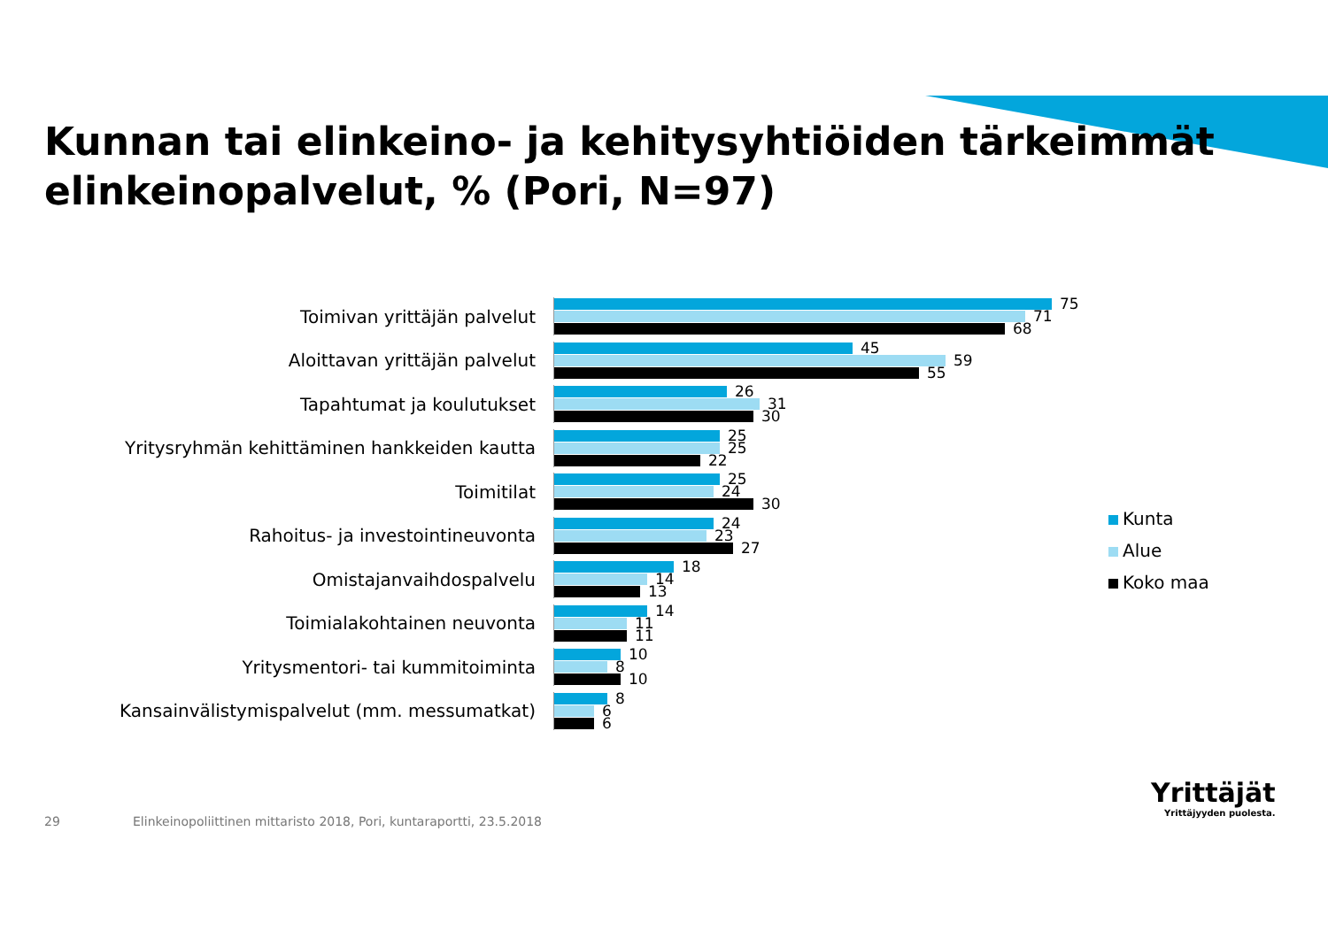Kunnan tai elinkeino- ja kehitysyhtiöiden tärkeimmät
elinkeinopalvelut, % (Pori, N=97)
Toimivan yrittäjän palvelut
75
71
68
Aloittavan yrittäjän palvelut
45
59
55
Tapahtumat ja koulutukset
26
31
30
Yritysryhmän kehittäminen hankkeiden kautta
25
25
22
Toimitilat
25
24
30
Rahoitus- ja investointineuvonta
24
23
27
Omistajanvaihdospalvelu
18
14
13
Toimialakohtainen neuvonta
14
11
11
Yritysmentori- tai kummitoiminta
10
8
10
Kansainvälistymispalvelut (mm. messumatkat)
8
6
6
Kunta
Alue
Koko maa
29
Elinkeinopoliittinen mittaristo 2018, Pori, kuntaraportti, 23.5.2018
Yrittäjät
Yrittäjyyden puolesta.